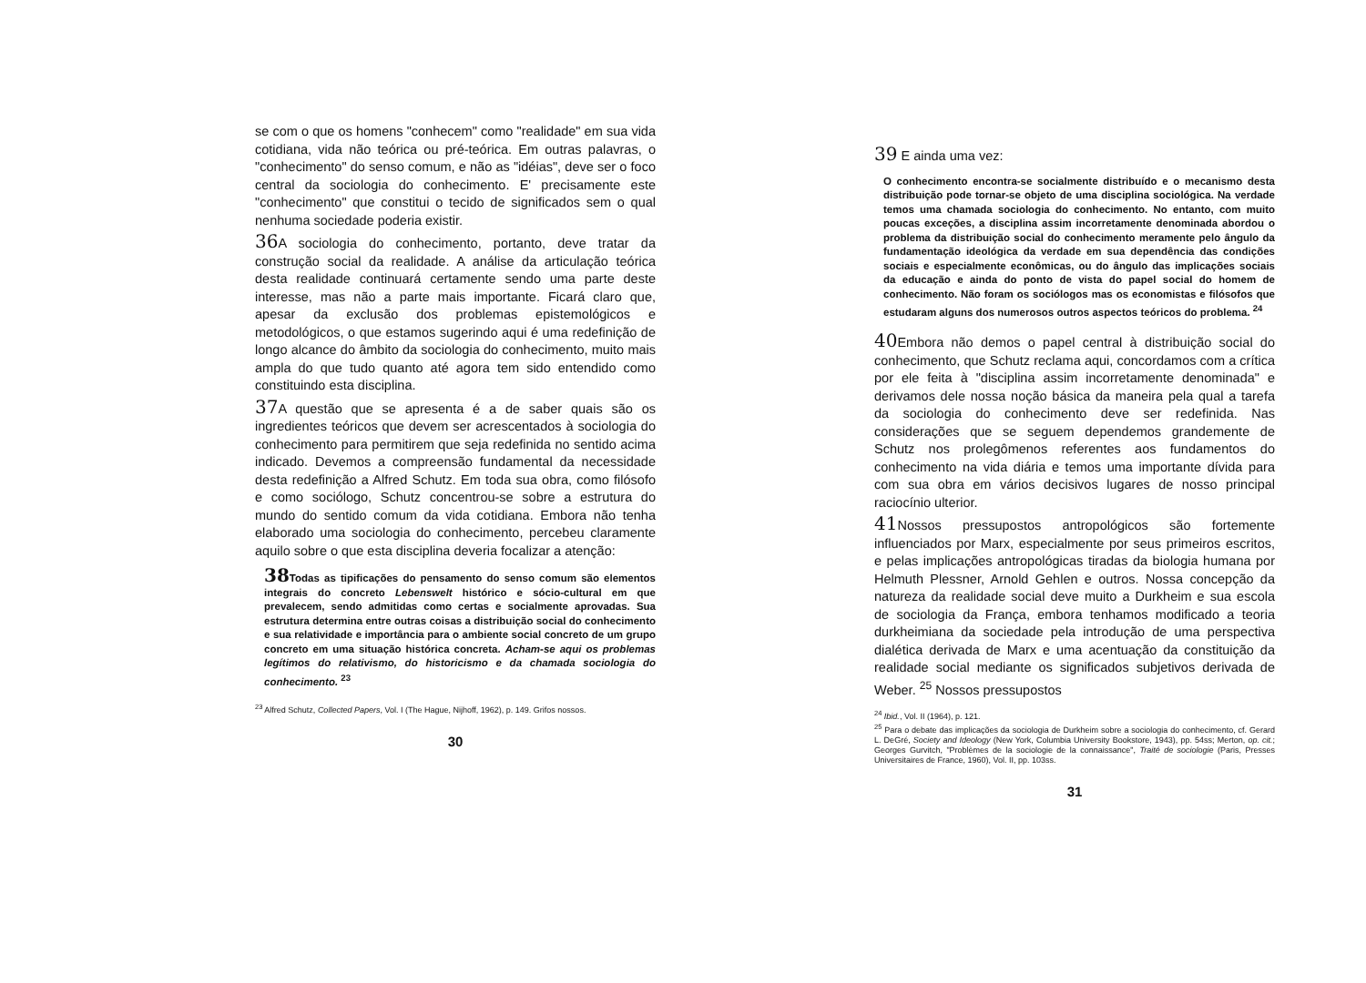se com o que os homens "conhecem" como "realidade" em sua vida cotidiana, vida não teórica ou pré-teórica. Em outras palavras, o "conhecimento" do senso comum, e não as "idéias", deve ser o foco central da sociologia do conhecimento. E' precisamente este "conhecimento" que constitui o tecido de significados sem o qual nenhuma sociedade poderia existir.
36 A sociologia do conhecimento, portanto, deve tratar da construção social da realidade. A análise da articulação teórica desta realidade continuará certamente sendo uma parte deste interesse, mas não a parte mais importante. Ficará claro que, apesar da exclusão dos problemas epistemológicos e metodológicos, o que estamos sugerindo aqui é uma redefinição de longo alcance do âmbito da sociologia do conhecimento, muito mais ampla do que tudo quanto até agora tem sido entendido como constituindo esta disciplina.
37 A questão que se apresenta é a de saber quais são os ingredientes teóricos que devem ser acrescentados à sociologia do conhecimento para permitirem que seja redefinida no sentido acima indicado. Devemos a compreensão fundamental da necessidade desta redefinição a Alfred Schutz. Em toda sua obra, como filósofo e como sociólogo, Schutz concentrou-se sobre a estrutura do mundo do sentido comum da vida cotidiana. Embora não tenha elaborado uma sociologia do conhecimento, percebeu claramente aquilo sobre o que esta disciplina deveria focalizar a atenção:
38 Todas as tipificações do pensamento do senso comum são elementos integrais do concreto Lebenswelt histórico e sócio-cultural em que prevalecem, sendo admitidas como certas e socialmente aprovadas. Sua estrutura determina entre outras coisas a distribuição social do conhecimento e sua relatividade e importância para o ambiente social concreto de um grupo concreto em uma situação histórica concreta. Acham-se aqui os problemas legítimos do relativismo, do historicismo e da chamada sociologia do conhecimento. <sup>23</sup>
<sup>23</sup> Alfred Schutz, Collected Papers, Vol. I (The Hague, Nijhoff, 1962), p. 149. Grifos nossos.
30
39 E ainda uma vez:
O conhecimento encontra-se socialmente distribuído e o mecanismo desta distribuição pode tornar-se objeto de uma disciplina sociológica. Na verdade temos uma chamada sociologia do conhecimento. No entanto, com muito poucas exceções, a disciplina assim incorretamente denominada abordou o problema da distribuição social do conhecimento meramente pelo ângulo da fundamentação ideológica da verdade em sua dependência das condições sociais e especialmente econômicas, ou do ângulo das implicações sociais da educação e ainda do ponto de vista do papel social do homem de conhecimento. Não foram os sociólogos mas os economistas e filósofos que estudaram alguns dos numerosos outros aspectos teóricos do problema. <sup>24</sup>
40 Embora não demos o papel central à distribuição social do conhecimento, que Schutz reclama aqui, concordamos com a crítica por ele feita à "disciplina assim incorretamente denominada" e derivamos dele nossa noção básica da maneira pela qual a tarefa da sociologia do conhecimento deve ser redefinida. Nas considerações que se seguem dependemos grandemente de Schutz nos prolegômenos referentes aos fundamentos do conhecimento na vida diária e temos uma importante dívida para com sua obra em vários decisivos lugares de nosso principal raciocínio ulterior.
41 Nossos pressupostos antropológicos são fortemente influenciados por Marx, especialmente por seus primeiros escritos, e pelas implicações antropológicas tiradas da biologia humana por Helmuth Plessner, Arnold Gehlen e outros. Nossa concepção da natureza da realidade social deve muito a Durkheim e sua escola de sociologia da França, embora tenhamos modificado a teoria durkheimiana da sociedade pela introdução de uma perspectiva dialética derivada de Marx e uma acentuação da constituição da realidade social mediante os significados subjetivos derivada de Weber. <sup>25</sup> Nossos pressupostos
<sup>24</sup> Ibid., Vol. II (1964), p. 121.
<sup>25</sup> Para o debate das implicações da sociologia de Durkheim sobre a sociologia do conhecimento, cf. Gerard L. DeGré, Society and Ideology (New York, Columbia University Bookstore, 1943), pp. 54ss; Merton, op. cit.; Georges Gurvitch, "Problèmes de la sociologie de la connaissance", Traité de sociologie (Paris, Presses Universitaires de France, 1960), Vol. II, pp. 103ss.
31